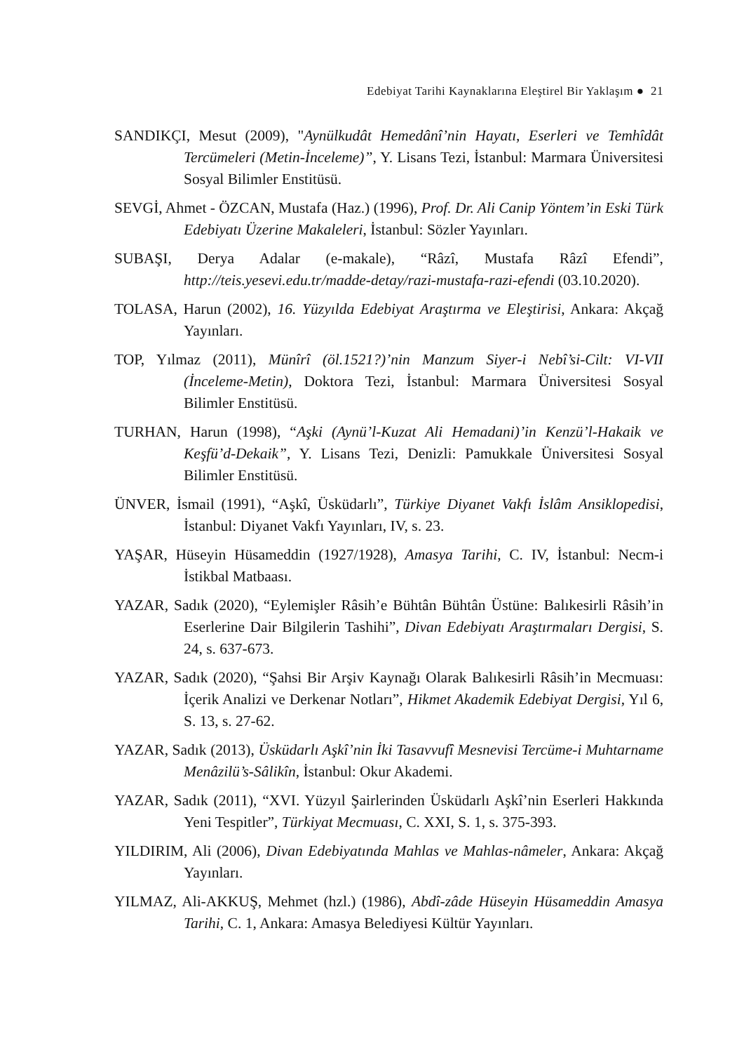Edebiyat Tarihi Kaynaklarına Eleştirel Bir Yaklaşım ● 21
SANDIKÇI, Mesut (2009), "Aynülkudât Hemedânî’nin Hayatı, Eserleri ve Temhîdât Tercümeleri (Metin-İnceleme)”, Y. Lisans Tezi, İstanbul: Marmara Üniversitesi Sosyal Bilimler Enstitüsü.
SEVGİ, Ahmet - ÖZCAN, Mustafa (Haz.) (1996), Prof. Dr. Ali Canip Yöntem’in Eski Türk Edebiyatı Üzerine Makaleleri, İstanbul: Sözler Yayınları.
SUBAŞI, Derya Adalar (e-makale), “Râzî, Mustafa Râzî Efendi”, http://teis.yesevi.edu.tr/madde-detay/razi-mustafa-razi-efendi (03.10.2020).
TOLASA, Harun (2002), 16. Yüzyılda Edebiyat Araştırma ve Eleştirisi, Ankara: Akçağ Yayınları.
TOP, Yılmaz (2011), Münîrî (öl.1521?)’nin Manzum Siyer-i Nebî’si-Cilt: VI-VII (İnceleme-Metin), Doktora Tezi, İstanbul: Marmara Üniversitesi Sosyal Bilimler Enstitüsü.
TURHAN, Harun (1998), “Aşki (Aynü’l-Kuzat Ali Hemadani)’in Kenzü’l-Hakaik ve Keşfü’d-Dekaik”, Y. Lisans Tezi, Denizli: Pamukkale Üniversitesi Sosyal Bilimler Enstitüsü.
ÜNVER, İsmail (1991), “Aşkî, Üsküdarlı”, Türkiye Diyanet Vakfı İslâm Ansiklopedisi, İstanbul: Diyanet Vakfı Yayınları, IV, s. 23.
YAŞAR, Hüseyin Hüsameddin (1927/1928), Amasya Tarihi, C. IV, İstanbul: Necm-i İstikbal Matbaası.
YAZAR, Sadık (2020), “Eylemişler Râsih’e Bühtân Bühtân Üstüne: Balıkesirli Râsih’in Eserlerine Dair Bilgilerin Tashihi”, Divan Edebiyatı Araştırmaları Dergisi, S. 24, s. 637-673.
YAZAR, Sadık (2020), “Şahsi Bir Arşiv Kaynağı Olarak Balıkesirli Râsih’in Mecmuası: İçerik Analizi ve Derkenar Notları”, Hikmet Akademik Edebiyat Dergisi, Yıl 6, S. 13, s. 27-62.
YAZAR, Sadık (2013), Üsküdarlı Aşkî’nin İki Tasavvufî Mesnevisi Tercüme-i Muhtarname Menâzilü’s-Sâlikîn, İstanbul: Okur Akademi.
YAZAR, Sadık (2011), “XVI. Yüzyıl Şairlerinden Üsküdarlı Aşkî’nin Eserleri Hakkında Yeni Tespitler”, Türkiyat Mecmuası, C. XXI, S. 1, s. 375-393.
YILDIRIM, Ali (2006), Divan Edebiyatında Mahlas ve Mahlas-nâmeler, Ankara: Akçağ Yayınları.
YILMAZ, Ali-AKKUŞ, Mehmet (hzl.) (1986), Abdî-zâde Hüseyin Hüsameddin Amasya Tarihi, C. 1, Ankara: Amasya Belediyesi Kültür Yayınları.